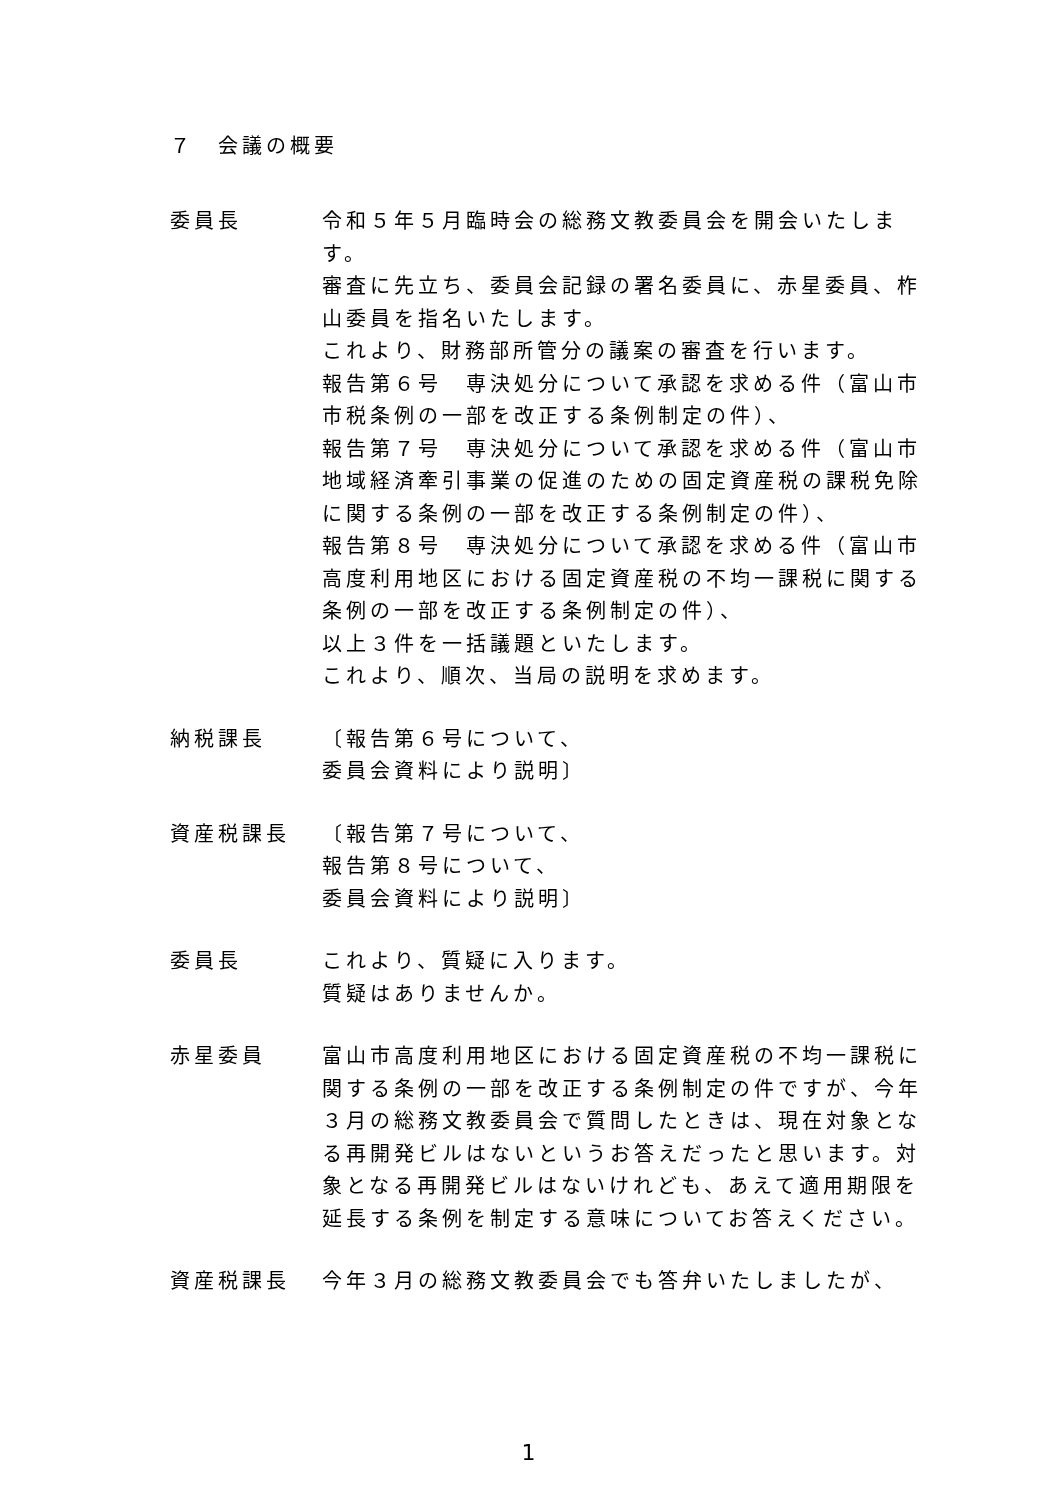７　会議の概要
委員長 令和５年５月臨時会の総務文教委員会を開会いたします。
審査に先立ち、委員会記録の署名委員に、赤星委員、柞山委員を指名いたします。
これより、財務部所管分の議案の審査を行います。
報告第６号　専決処分について承認を求める件（富山市市税条例の一部を改正する条例制定の件）、
報告第７号　専決処分について承認を求める件（富山市地域経済牽引事業の促進のための固定資産税の課税免除に関する条例の一部を改正する条例制定の件）、
報告第８号　専決処分について承認を求める件（富山市高度利用地区における固定資産税の不均一課税に関する条例の一部を改正する条例制定の件）、
以上３件を一括議題といたします。
これより、順次、当局の説明を求めます。
納税課長 〔報告第６号について、
委員会資料により説明〕
資産税課長 〔報告第７号について、
報告第８号について、
委員会資料により説明〕
委員長 これより、質疑に入ります。
質疑はありませんか。
赤星委員 富山市高度利用地区における固定資産税の不均一課税に関する条例の一部を改正する条例制定の件ですが、今年３月の総務文教委員会で質問したときは、現在対象となる再開発ビルはないというお答えだったと思います。対象となる再開発ビルはないけれども、あえて適用期限を延長する条例を制定する意味についてお答えください。
資産税課長 今年３月の総務文教委員会でも答弁いたしましたが、
1